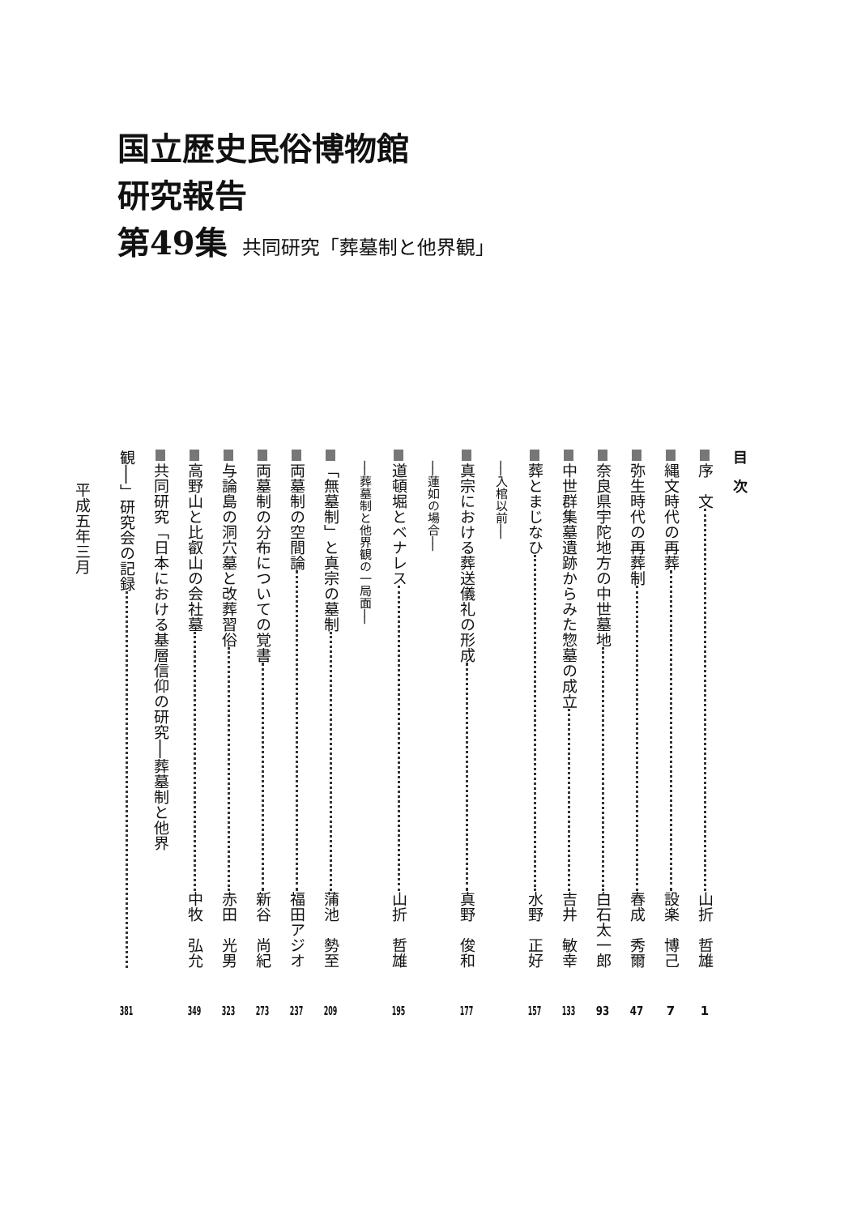国立歴史民俗博物館
研究報告
第49集 共同研究「葬墓制と他界観」
目　次
序　文 山折　哲雄 1
縄文時代の再葬 設楽　博己 7
弥生時代の再葬制 春成　秀爾 47
奈良県宇陀地方の中世墓地 白石太一郎 93
中世群集墓遺跡からみた惣墓の成立 吉井　敏幸 133
葬とまじなひ 水野　正好 157
──入棺以前──
真宗における葬送儀礼の形成 真野　俊和 177
──蓮如の場合──
道頓堀とベナレス 山折　哲雄 195
──葬墓制と他界観の一局面──
「無墓制」と真宗の墓制 蒲池　勢至 209
両墓制の空間論 福田アジオ 237
両墓制の分布についての覚書 新谷　尚紀 273
与論島の洞穴墓と改葬習俗 赤田　光男 323
高野山と比叡山の会社墓 中牧　弘允 349
共同研究「日本における基層信仰の研究──葬墓制と他界
観──」研究会の記録 381
平成五年三月